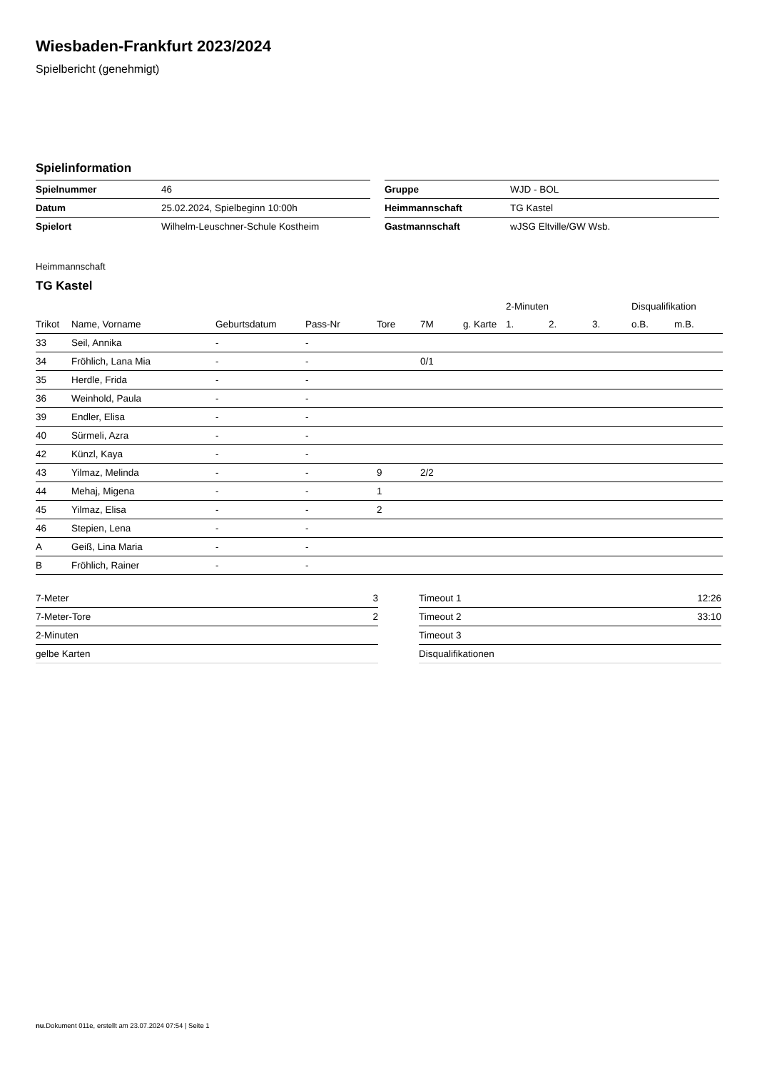Wiesbaden-Frankfurt 2023/2024
Spielbericht (genehmigt)
Spielinformation
| Spielnummer | 46 |
| Datum | 25.02.2024, Spielbeginn 10:00h |
| Spielort | Wilhelm-Leuschner-Schule Kostheim |
| Gruppe | WJD - BOL |
| Heimmannschaft | TG Kastel |
| Gastmannschaft | wJSG Eltville/GW Wsb. |
Heimmannschaft
TG Kastel
| | | | | | | | 2-Minuten | | | Disqualifikation | |
| --- | --- | --- | --- | --- | --- | --- | --- | --- | --- | --- | --- |
| Trikot | Name, Vorname | Geburtsdatum | Pass-Nr | Tore | 7M | g. Karte | 1. | 2. | 3. | o.B. | m.B. |
| 33 | Seil, Annika | - | - | | | | | | | | |
| 34 | Fröhlich, Lana Mia | - | - | | 0/1 | | | | | | |
| 35 | Herdle, Frida | - | - | | | | | | | | |
| 36 | Weinhold, Paula | - | - | | | | | | | | |
| 39 | Endler, Elisa | - | - | | | | | | | | |
| 40 | Sürmeli, Azra | - | - | | | | | | | | |
| 42 | Künzl, Kaya | - | - | | | | | | | | |
| 43 | Yilmaz, Melinda | - | - | 9 | 2/2 | | | | | | |
| 44 | Mehaj, Migena | - | - | 1 | | | | | | | |
| 45 | Yilmaz, Elisa | - | - | 2 | | | | | | | |
| 46 | Stepien, Lena | - | - | | | | | | | | |
| A | Geiß, Lina Maria | - | - | | | | | | | | |
| B | Fröhlich, Rainer | - | - | | | | | | | | |
| 7-Meter | 3 |
| 7-Meter-Tore | 2 |
| 2-Minuten | |
| gelbe Karten | |
| Timeout 1 | 12:26 |
| Timeout 2 | 33:10 |
| Timeout 3 | |
| Disqualifikationen | |
nu.Dokument 011e, erstellt am 23.07.2024 07:54 | Seite 1